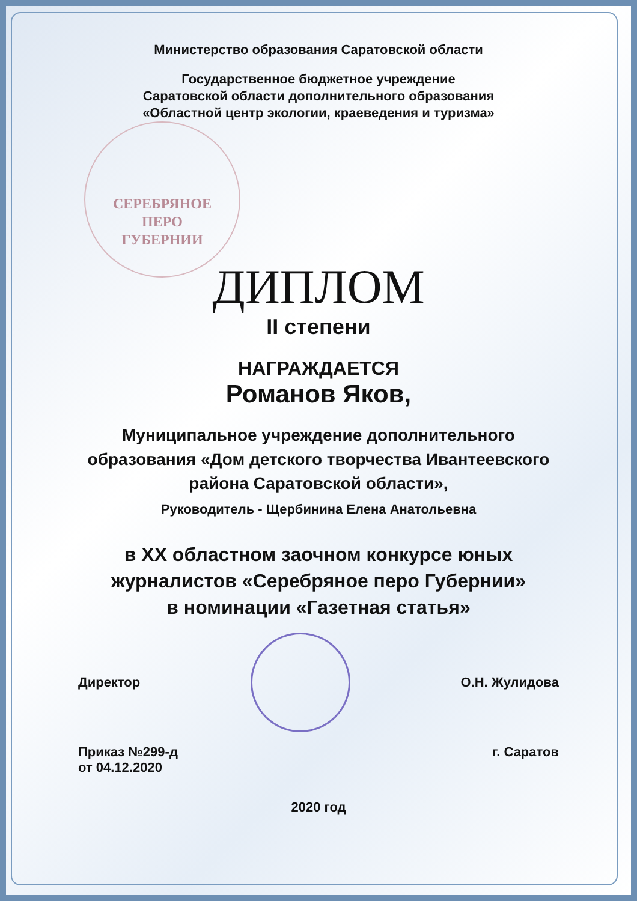Министерство образования Саратовской области
Государственное бюджетное учреждение
Саратовской области дополнительного образования
«Областной центр экологии, краеведения и туризма»
СЕРЕБРЯНОЕ
ПЕРО
ГУБЕРНИИ
ДИПЛОМ
II степени
НАГРАЖДАЕТСЯ
Романов Яков,
Муниципальное учреждение дополнительного
образования «Дом детского творчества Ивантеевского
района Саратовской области»,
Руководитель - Щербинина Елена Анатольевна
в XX областном заочном конкурсе юных
журналистов «Серебряное перо Губернии»
в номинации «Газетная статья»
Директор О.Н. Жулидова
Приказ №299-д
от 04.12.2020 г. Саратов
2020 год